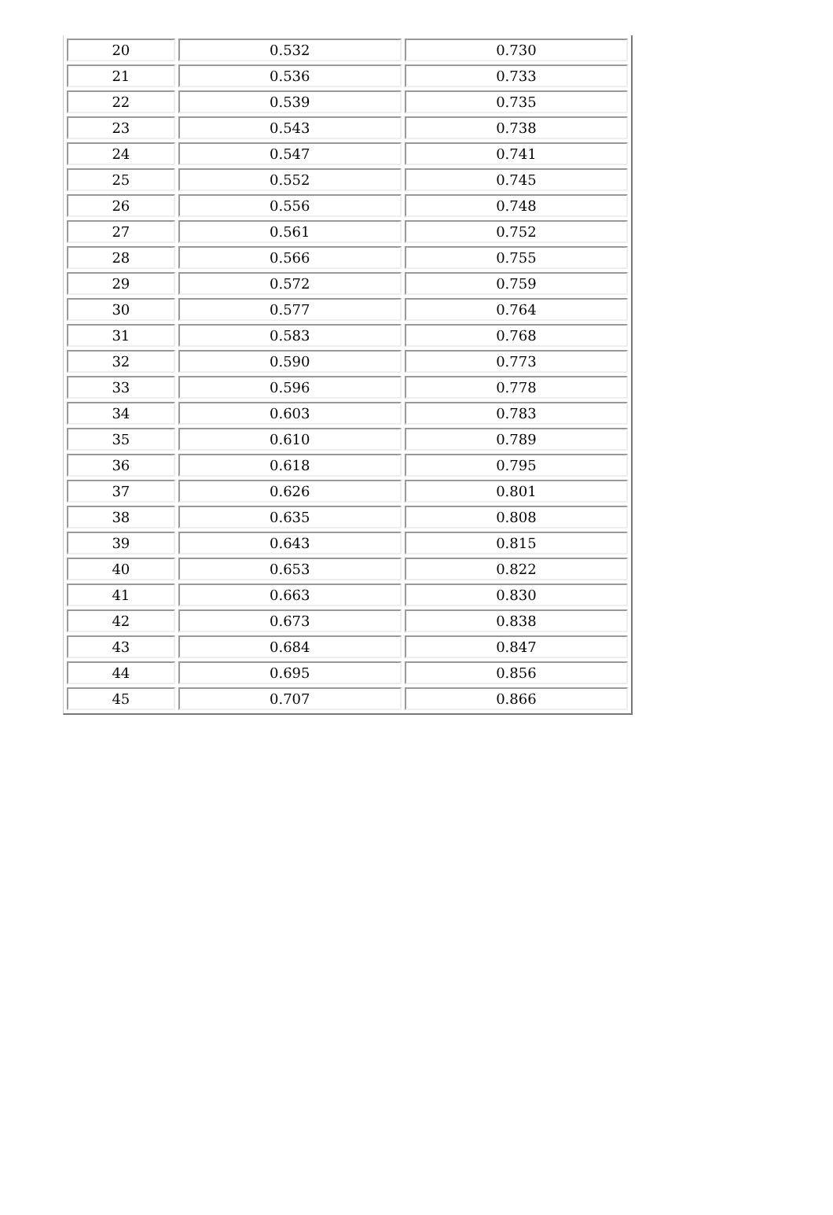| 20 | 0.532 | 0.730 |
| 21 | 0.536 | 0.733 |
| 22 | 0.539 | 0.735 |
| 23 | 0.543 | 0.738 |
| 24 | 0.547 | 0.741 |
| 25 | 0.552 | 0.745 |
| 26 | 0.556 | 0.748 |
| 27 | 0.561 | 0.752 |
| 28 | 0.566 | 0.755 |
| 29 | 0.572 | 0.759 |
| 30 | 0.577 | 0.764 |
| 31 | 0.583 | 0.768 |
| 32 | 0.590 | 0.773 |
| 33 | 0.596 | 0.778 |
| 34 | 0.603 | 0.783 |
| 35 | 0.610 | 0.789 |
| 36 | 0.618 | 0.795 |
| 37 | 0.626 | 0.801 |
| 38 | 0.635 | 0.808 |
| 39 | 0.643 | 0.815 |
| 40 | 0.653 | 0.822 |
| 41 | 0.663 | 0.830 |
| 42 | 0.673 | 0.838 |
| 43 | 0.684 | 0.847 |
| 44 | 0.695 | 0.856 |
| 45 | 0.707 | 0.866 |